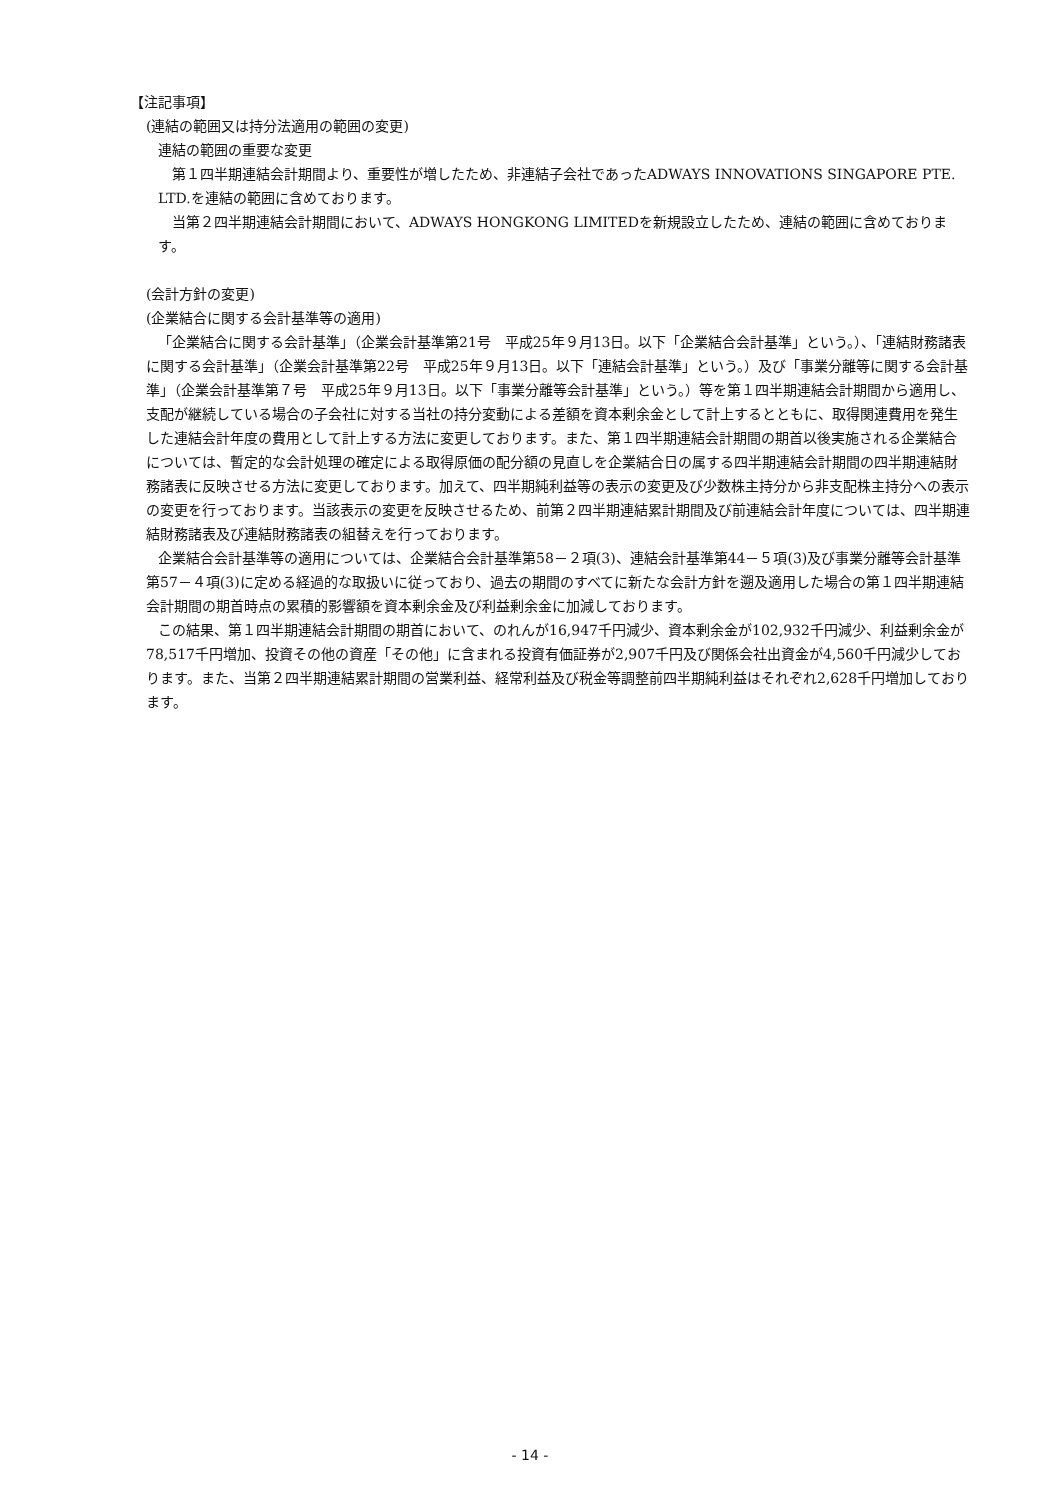【注記事項】
(連結の範囲又は持分法適用の範囲の変更)
連結の範囲の重要な変更
第１四半期連結会計期間より、重要性が増したため、非連結子会社であったADWAYS INNOVATIONS SINGAPORE PTE. LTD.を連結の範囲に含めております。
当第２四半期連結会計期間において、ADWAYS HONGKONG LIMITEDを新規設立したため、連結の範囲に含めております。
(会計方針の変更)
(企業結合に関する会計基準等の適用)
「企業結合に関する会計基準」（企業会計基準第21号　平成25年９月13日。以下「企業結合会計基準」という。）、「連結財務諸表に関する会計基準」（企業会計基準第22号　平成25年９月13日。以下「連結会計基準」という。）及び「事業分離等に関する会計基準」（企業会計基準第７号　平成25年９月13日。以下「事業分離等会計基準」という。）等を第１四半期連結会計期間から適用し、支配が継続している場合の子会社に対する当社の持分変動による差額を資本剰余金として計上するとともに、取得関連費用を発生した連結会計年度の費用として計上する方法に変更しております。また、第１四半期連結会計期間の期首以後実施される企業結合については、暫定的な会計処理の確定による取得原価の配分額の見直しを企業結合日の属する四半期連結会計期間の四半期連結財務諸表に反映させる方法に変更しております。加えて、四半期純利益等の表示の変更及び少数株主持分から非支配株主持分への表示の変更を行っております。当該表示の変更を反映させるため、前第２四半期連結累計期間及び前連結会計年度については、四半期連結財務諸表及び連結財務諸表の組替えを行っております。
企業結合会計基準等の適用については、企業結合会計基準第58－２項(3)、連結会計基準第44－５項(3)及び事業分離等会計基準第57－４項(3)に定める経過的な取扱いに従っており、過去の期間のすべてに新たな会計方針を遡及適用した場合の第１四半期連結会計期間の期首時点の累積的影響額を資本剰余金及び利益剰余金に加減しております。
この結果、第１四半期連結会計期間の期首において、のれんが16,947千円減少、資本剰余金が102,932千円減少、利益剰余金が78,517千円増加、投資その他の資産「その他」に含まれる投資有価証券が2,907千円及び関係会社出資金が4,560千円減少しております。また、当第２四半期連結累計期間の営業利益、経常利益及び税金等調整前四半期純利益はそれぞれ2,628千円増加しております。
- 14 -